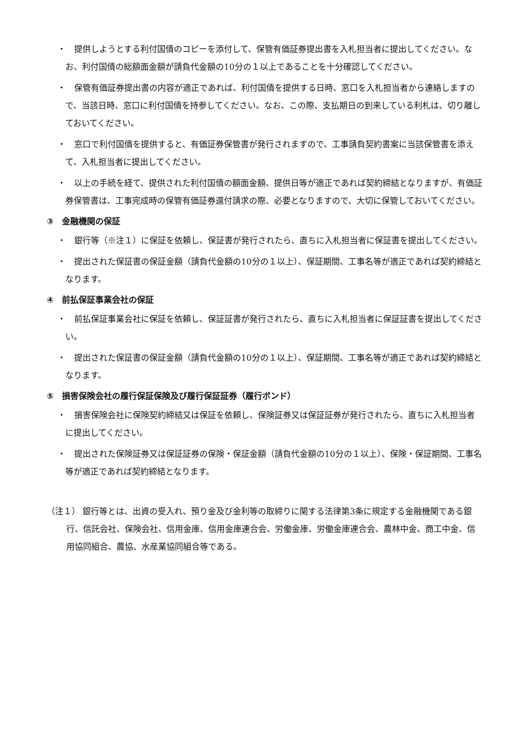・　提供しようとする利付国債のコピーを添付して、保管有価証券提出書を入札担当者に提出してください。なお、利付国債の総額面金額が請負代金額の10分の１以上であることを十分確認してください。
・　保管有価証券提出書の内容が適正であれば、利付国債を提供する日時、窓口を入札担当者から連絡しますので、当該日時、窓口に利付国債を持参してください。なお、この際、支払期日の到来している利札は、切り離しておいてください。
・　窓口で利付国債を提供すると、有価証券保管書が発行されますので、工事請負契約書案に当該保管書を添えて、入札担当者に提出してください。
・　以上の手続を経て、提供された利付国債の額面金額、提供日等が適正であれば契約締結となりますが、有価証券保管書は、工事完成時の保管有価証券還付請求の際、必要となりますので、大切に保管しておいてください。
③　金融機関の保証
・　銀行等（※注１）に保証を依頼し、保証書が発行されたら、直ちに入札担当者に保証書を提出してください。
・　提出された保証書の保証金額（請負代金額の10分の１以上）、保証期間、工事名等が適正であれば契約締結となります。
④　前払保証事業会社の保証
・　前払保証事業会社に保証を依頼し、保証証書が発行されたら、直ちに入札担当者に保証証書を提出してください。
・　提出された保証書の保証金額（請負代金額の10分の１以上）、保証期間、工事名等が適正であれば契約締結となります。
⑤　損害保険会社の履行保証保険及び履行保証証券（履行ボンド）
・　損害保険会社に保険契約締結又は保証を依頼し、保険証券又は保証証券が発行されたら、直ちに入札担当者に提出してください。
・　提出された保険証券又は保証証券の保険・保証金額（請負代金額の10分の１以上）、保険・保証期間、工事名等が適正であれば契約締結となります。
（注１） 銀行等とは、出資の受入れ、預り金及び金利等の取締りに関する法律第3条に規定する金融機関である銀行、信託会社、保険会社、信用金庫、信用金庫連合会、労働金庫、労働金庫連合会、農林中金、商工中金、信用協同組合、農協、水産業協同組合等である。